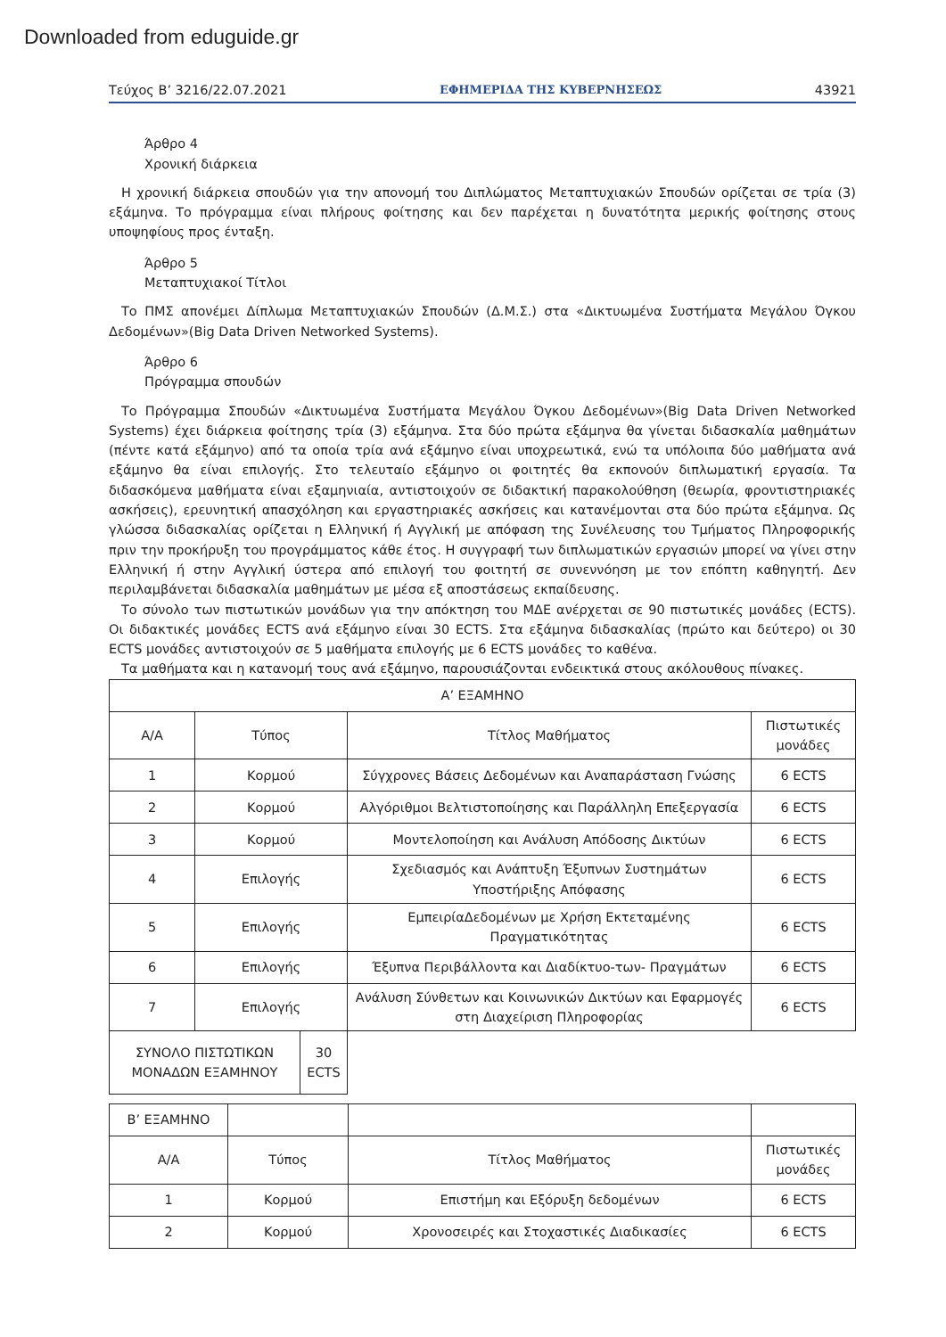Downloaded from eduguide.gr
Τεύχος B’ 3216/22.07.2021 ΕΦΗΜΕΡΙΔΑ ΤΗΣ ΚΥΒΕΡΝΗΣΕΩΣ 43921
Άρθρο 4
Χρονική διάρκεια
Η χρονική διάρκεια σπουδών για την απονομή του Διπλώματος Μεταπτυχιακών Σπουδών ορίζεται σε τρία (3) εξάμηνα. Το πρόγραμμα είναι πλήρους φοίτησης και δεν παρέχεται η δυνατότητα μερικής φοίτησης στους υποψηφίους προς ένταξη.
Άρθρο 5
Μεταπτυχιακοί Τίτλοι
Το ΠΜΣ απονέμει Δίπλωμα Μεταπτυχιακών Σπουδών (Δ.Μ.Σ.) στα «Δικτυωμένα Συστήματα Μεγάλου Όγκου Δεδομένων»(Big Data Driven Networked Systems).
Άρθρο 6
Πρόγραμμα σπουδών
Το Πρόγραμμα Σπουδών «Δικτυωμένα Συστήματα Μεγάλου Όγκου Δεδομένων»(Big Data Driven Networked Systems) έχει διάρκεια φοίτησης τρία (3) εξάμηνα. Στα δύο πρώτα εξάμηνα θα γίνεται διδασκαλία μαθημάτων (πέντε κατά εξάμηνο) από τα οποία τρία ανά εξάμηνο είναι υποχρεωτικά, ενώ τα υπόλοιπα δύο μαθήματα ανά εξάμηνο θα είναι επιλογής. Στο τελευταίο εξάμηνο οι φοιτητές θα εκπονούν διπλωματική εργασία. Τα διδασκόμενα μαθήματα είναι εξαμηνιαία, αντιστοιχούν σε διδακτική παρακολούθηση (θεωρία, φροντιστηριακές ασκήσεις), ερευνητική απασχόληση και εργαστηριακές ασκήσεις και κατανέμονται στα δύο πρώτα εξάμηνα. Ως γλώσσα διδασκαλίας ορίζεται η Ελληνική ή Αγγλική με απόφαση της Συνέλευσης του Τμήματος Πληροφορικής πριν την προκήρυξη του προγράμματος κάθε έτος. Η συγγραφή των διπλωματικών εργασιών μπορεί να γίνει στην Ελληνική ή στην Αγγλική ύστερα από επιλογή του φοιτητή σε συνεννόηση με τον επόπτη καθηγητή. Δεν περιλαμβάνεται διδασκαλία μαθημάτων με μέσα εξ αποστάσεως εκπαίδευσης.
Το σύνολο των πιστωτικών μονάδων για την απόκτηση του ΜΔΕ ανέρχεται σε 90 πιστωτικές μονάδες (ECTS). Οι διδακτικές μονάδες ECTS ανά εξάμηνο είναι 30 ECTS. Στα εξάμηνα διδασκαλίας (πρώτο και δεύτερο) οι 30 ECTS μονάδες αντιστοιχούν σε 5 μαθήματα επιλογής με 6 ECTS μονάδες το καθένα.
Τα μαθήματα και η κατανομή τους ανά εξάμηνο, παρουσιάζονται ενδεικτικά στους ακόλουθους πίνακες.
| Α’ ΕΞΑΜΗΝΟ | | | |
| Α/Α | Τύπος | Τίτλος Μαθήματος | Πιστωτικές μονάδες |
| 1 | Κορμού | Σύγχρονες Βάσεις Δεδομένων και Αναπαράσταση Γνώσης | 6 ECTS |
| 2 | Κορμού | Αλγόριθμοι Βελτιστοποίησης και Παράλληλη Επεξεργασία | 6 ECTS |
| 3 | Κορμού | Μοντελοποίηση και Ανάλυση Απόδοσης Δικτύων | 6 ECTS |
| 4 | Επιλογής | Σχεδιασμός και Ανάπτυξη Έξυπνων Συστημάτων Υποστήριξης Απόφασης | 6 ECTS |
| 5 | Επιλογής | ΕμπειρίαΔεδομένων με Χρήση Εκτεταμένης Πραγματικότητας | 6 ECTS |
| 6 | Επιλογής | Έξυπνα Περιβάλλοντα και Διαδίκτυο-των- Πραγμάτων | 6 ECTS |
| 7 | Επιλογής | Ανάλυση Σύνθετων και Κοινωνικών Δικτύων και Εφαρμογές στη Διαχείριση Πληροφορίας | 6 ECTS |
| ΣΥΝΟΛΟ ΠΙΣΤΩΤΙΚΩΝ ΜΟΝΑΔΩΝ ΕΞΑΜΗΝΟΥ | 30 ECTS |
| Β’ ΕΞΑΜΗΝΟ | | | |
| Α/Α | Τύπος | Τίτλος Μαθήματος | Πιστωτικές μονάδες |
| 1 | Κορμού | Επιστήμη και Εξόρυξη δεδομένων | 6 ECTS |
| 2 | Κορμού | Χρονοσειρές και Στοχαστικές Διαδικασίες | 6 ECTS |